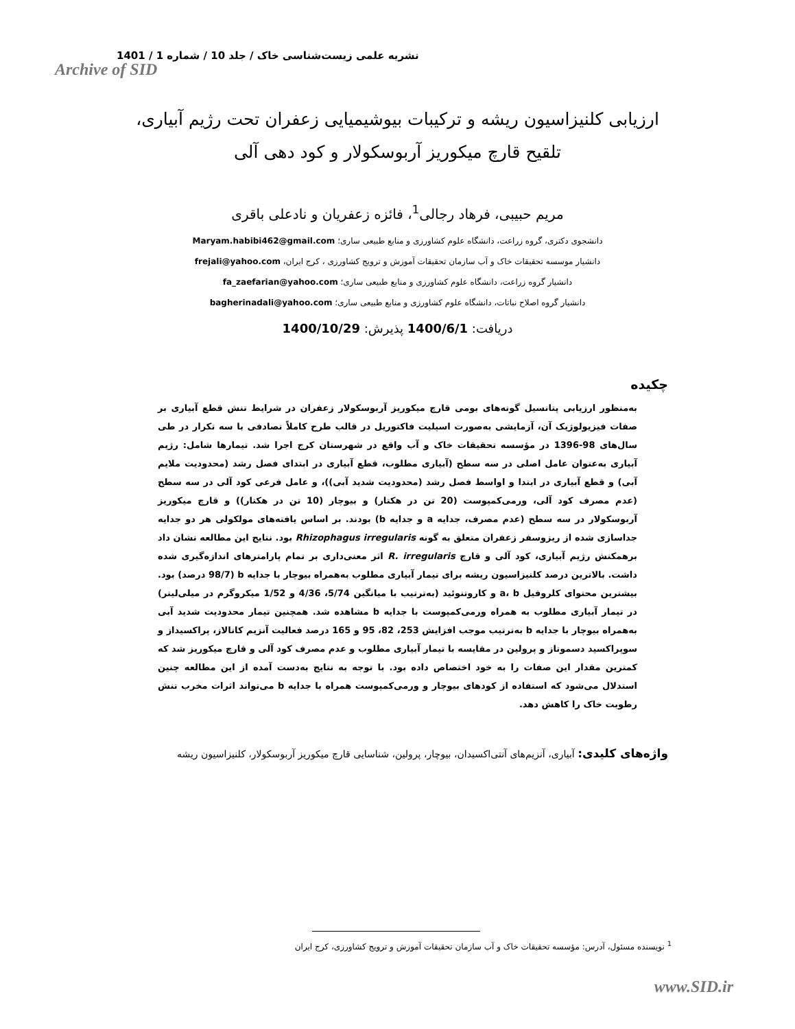نشریه علمی زیست‌شناسی خاک / جلد 10 / شماره 1 / 1401
Archive of SID
ارزیابی کلنیزاسیون ریشه و ترکیبات بیوشیمیایی زعفران تحت رژیم آبیاری،
تلقیح قارچ میکوریز آربوسکولار و کود دهی آلی
مریم حبیبی، فرهاد رجالی<sup>1</sup>، فائزه زعفریان و نادعلی باقری
دانشجوی دکتری، گروه زراعت، دانشگاه علوم کشاورزی و منابع طبیعی ساری؛ Maryam.habibi462@gmail.com
دانشیار موسسه تحقیقات خاک و آب سازمان تحقیقات آموزش و ترویج کشاورزی ، کرج ایران، frejali@yahoo.com
دانشیار گروه زراعت، دانشگاه علوم کشاورزی و منابع طبیعی ساری؛ fa_zaefarian@yahoo.com
دانشیار گروه اصلاح نباتات، دانشگاه علوم کشاورزی و منابع طبیعی ساری؛ bagherinadali@yahoo.com
دریافت: 1400/6/1 پذیرش: 1400/10/29
چکیده
به‌منظور ارزیابی پتانسیل گونه‌های بومی قارچ میکوریز آربوسکولار زعفران در شرایط تنش قطع آبیاری بر صفات فیزیولوژیک آن، آزمایشی به‌صورت اسپلیت فاکتوریل در قالب طرح کاملاً تصادفی با سه تکرار در طی سال‌های 98-1396 در مؤسسه تحقیقات خاک و آب واقع در شهرستان کرج اجرا شد. تیمارها شامل: رژیم آبیاری به‌عنوان عامل اصلی در سه سطح (آبیاری مطلوب، قطع آبیاری در ابتدای فصل رشد (محدودیت ملایم آبی) و قطع آبیاری در ابتدا و اواسط فصل رشد (محدودیت شدید آبی))، و عامل فرعی کود آلی در سه سطح (عدم مصرف کود آلی، ورمی‌کمپوست (20 تن در هکتار) و بیوچار (10 تن در هکتار)) و قارچ میکوریز آربوسکولار در سه سطح (عدم مصرف، جدایه a و جدایه b) بودند. بر اساس یافته‌های مولکولی هر دو جدایه جداسازی شده از ریزوسفر زعفران متعلق به گونه Rhizophagus irregularis بود. نتایج این مطالعه نشان داد برهمکنش رژیم آبیاری، کود آلی و قارچ R. irregularis اثر معنی‌داری بر تمام پارامترهای اندازه‌گیری شده داشت. بالاترین درصد کلنیزاسیون ریشه برای تیمار آبیاری مطلوب به‌همراه بیوچار با جدایه b (98/7 درصد) بود. بیشترین محتوای کلروفیل a، b و کاروتنوئید (به‌ترتیب با میانگین 5/74، 4/36 و 1/52 میکروگرم در میلی‌لیتر) در تیمار آبیاری مطلوب به همراه ورمی‌کمپوست با جدایه b مشاهده شد. همچنین تیمار محدودیت شدید آبی به‌همراه بیوچار با جدایه b به‌ترتیب موجب افزایش 253، 82، 95 و 165 درصد فعالیت آنزیم کاتالاز، پراکسیداز و سوپراکسید دسموتاز و پرولین در مقایسه با تیمار آبیاری مطلوب و عدم مصرف کود آلی و قارچ میکوریز شد که کمترین مقدار این صفات را به خود اختصاص داده بود. با توجه به نتایج به‌دست آمده از این مطالعه چنین استدلال می‌شود که استفاده از کودهای بیوچار و ورمی‌کمپوست همراه با جدایه b می‌تواند اثرات مخرب تنش رطوبت خاک را کاهش دهد.
واژه‌های کلیدی: آبیاری، آنزیم‌های آنتی‌اکسیدان، بیوچار، پرولین، شناسایی قارچ میکوریز آربوسکولار، کلنیزاسیون ریشه
<sup>1</sup> نویسنده مسئول، آدرس: مؤسسه تحقیقات خاک و آب سازمان تحقیقات آموزش و ترویج کشاورزی، کرج ایران
www.SID.ir